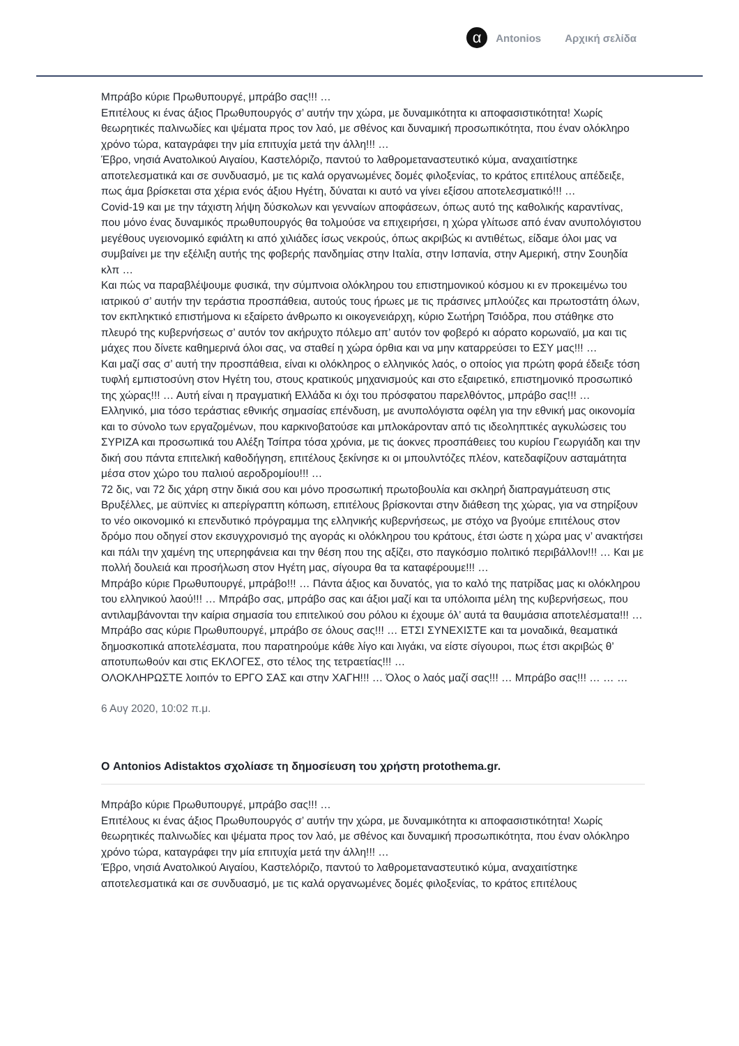α
Antonios Αρχική σελίδα
Μπράβο κύριε Πρωθυπουργέ, μπράβο σας!!! …
Επιτέλους κι ένας άξιος Πρωθυπουργός σ’ αυτήν την χώρα, με δυναμικότητα κι αποφασιστικότητα! Χωρίς θεωρητικές παλινωδίες και ψέματα προς τον λαό, με σθένος και δυναμική προσωπικότητα, που έναν ολόκληρο χρόνο τώρα, καταγράφει την μία επιτυχία μετά την άλλη!!! …
Έβρο, νησιά Ανατολικού Αιγαίου, Καστελόριζο, παντού το λαθρομεταναστευτικό κύμα, αναχαιτίστηκε αποτελεσματικά και σε συνδυασμό, με τις καλά οργανωμένες δομές φιλοξενίας, το κράτος επιτέλους απέδειξε, πως άμα βρίσκεται στα χέρια ενός άξιου Ηγέτη, δύναται κι αυτό να γίνει εξίσου αποτελεσματικό!!! …
Covid-19 και με την τάχιστη λήψη δύσκολων και γενναίων αποφάσεων, όπως αυτό της καθολικής καραντίνας, που μόνο ένας δυναμικός πρωθυπουργός θα τολμούσε να επιχειρήσει, η χώρα γλίτωσε από έναν ανυπολόγιστου μεγέθους υγειονομικό εφιάλτη κι από χιλιάδες ίσως νεκρούς, όπως ακριβώς κι αντιθέτως, είδαμε όλοι μας να συμβαίνει με την εξέλιξη αυτής της φοβερής πανδημίας στην Ιταλία, στην Ισπανία, στην Αμερική, στην Σουηδία κλπ …
Και πώς να παραβλέψουμε φυσικά, την σύμπνοια ολόκληρου του επιστημονικού κόσμου κι εν προκειμένω του ιατρικού σ’ αυτήν την τεράστια προσπάθεια, αυτούς τους ήρωες με τις πράσινες μπλούζες και πρωτοστάτη όλων, τον εκπληκτικό επιστήμονα κι εξαίρετο άνθρωπο κι οικογενειάρχη, κύριο Σωτήρη Τσιόδρα, που στάθηκε στο πλευρό της κυβερνήσεως σ’ αυτόν τον ακήρυχτο πόλεμο απ’ αυτόν τον φοβερό κι αόρατο κορωναϊό, μα και τις μάχες που δίνετε καθημερινά όλοι σας, να σταθεί η χώρα όρθια και να μην καταρρεύσει το ΕΣΥ μας!!! …
Και μαζί σας σ’ αυτή την προσπάθεια, είναι κι ολόκληρος ο ελληνικός λαός, ο οποίος για πρώτη φορά έδειξε τόση τυφλή εμπιστοσύνη στον Ηγέτη του, στους κρατικούς μηχανισμούς και στο εξαιρετικό, επιστημονικό προσωπικό της χώρας!!! … Αυτή είναι η πραγματική Ελλάδα κι όχι του πρόσφατου παρελθόντος, μπράβο σας!!! …
Ελληνικό, μια τόσο τεράστιας εθνικής σημασίας επένδυση, με ανυπολόγιστα οφέλη για την εθνική μας οικονομία και το σύνολο των εργαζομένων, που καρκινοβατούσε και μπλοκάρονταν από τις ιδεοληπτικές αγκυλώσεις του ΣΥΡΙΖΑ και προσωπικά του Αλέξη Τσίπρα τόσα χρόνια, με τις άοκνες προσπάθειες του κυρίου Γεωργιάδη και την δική σου πάντα επιτελική καθοδήγηση, επιτέλους ξεκίνησε κι οι μπουλντόζες πλέον, κατεδαφίζουν ασταμάτητα μέσα στον χώρο του παλιού αεροδρομίου!!! …
72 δις, ναι 72 δις χάρη στην δικιά σου και μόνο προσωπική πρωτοβουλία και σκληρή διαπραγμάτευση στις Βρυξέλλες, με αϋπνίες κι απερίγραπτη κόπωση, επιτέλους βρίσκονται στην διάθεση της χώρας, για να στηρίξουν το νέο οικονομικό κι επενδυτικό πρόγραμμα της ελληνικής κυβερνήσεως, με στόχο να βγούμε επιτέλους στον δρόμο που οδηγεί στον εκσυγχρονισμό της αγοράς κι ολόκληρου του κράτους, έτσι ώστε η χώρα μας ν’ ανακτήσει και πάλι την χαμένη της υπερηφάνεια και την θέση που της αξίζει, στο παγκόσμιο πολιτικό περιβάλλον!!! … Και με πολλή δουλειά και προσήλωση στον Ηγέτη μας, σίγουρα θα τα καταφέρουμε!!! …
Μπράβο κύριε Πρωθυπουργέ, μπράβο!!! … Πάντα άξιος και δυνατός, για το καλό της πατρίδας μας κι ολόκληρου του ελληνικού λαού!!! … Μπράβο σας, μπράβο σας και άξιοι μαζί και τα υπόλοιπα μέλη της κυβερνήσεως, που αντιλαμβάνονται την καίρια σημασία του επιτελικού σου ρόλου κι έχουμε όλ’ αυτά τα θαυμάσια αποτελέσματα!!! …
Μπράβο σας κύριε Πρωθυπουργέ, μπράβο σε όλους σας!!! … ΕΤΣΙ ΣΥΝΕΧΙΣΤΕ και τα μοναδικά, θεαματικά δημοσκοπικά αποτελέσματα, που παρατηρούμε κάθε λίγο και λιγάκι, να είστε σίγουροι, πως έτσι ακριβώς θ’ αποτυπωθούν και στις ΕΚΛΟΓΕΣ, στο τέλος της τετραετίας!!! …
ΟΛΟΚΛΗΡΩΣΤΕ λοιπόν το ΕΡΓΟ ΣΑΣ και στην ΧΑΓΗ!!! … Όλος ο λαός μαζί σας!!! … Μπράβο σας!!! … … …
6 Αυγ 2020, 10:02 π.μ.
Ο Antonios Adistaktos σχολίασε τη δημοσίευση του χρήστη protothema.gr.
Μπράβο κύριε Πρωθυπουργέ, μπράβο σας!!! …
Επιτέλους κι ένας άξιος Πρωθυπουργός σ’ αυτήν την χώρα, με δυναμικότητα κι αποφασιστικότητα! Χωρίς θεωρητικές παλινωδίες και ψέματα προς τον λαό, με σθένος και δυναμική προσωπικότητα, που έναν ολόκληρο χρόνο τώρα, καταγράφει την μία επιτυχία μετά την άλλη!!! …
Έβρο, νησιά Ανατολικού Αιγαίου, Καστελόριζο, παντού το λαθρομεταναστευτικό κύμα, αναχαιτίστηκε αποτελεσματικά και σε συνδυασμό, με τις καλά οργανωμένες δομές φιλοξενίας, το κράτος επιτέλους